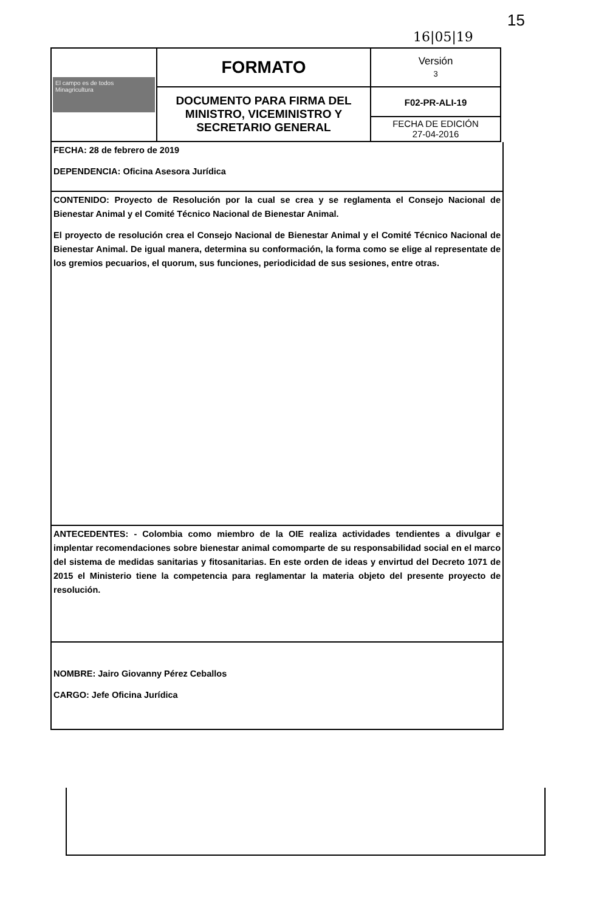15
16|05|19
| El campo es de todos Minagricultura | FORMATO | Versión 3 |
| | DOCUMENTO PARA FIRMA DEL MINISTRO, VICEMINISTRO Y SECRETARIO GENERAL | F02-PR-ALI-19 FECHA DE EDICIÓN 27-04-2016 |
FECHA: 28 de febrero de 2019
DEPENDENCIA: Oficina Asesora Jurídica
CONTENIDO: Proyecto de Resolución por la cual se crea y se reglamenta el Consejo Nacional de Bienestar Animal y el Comité Técnico Nacional de Bienestar Animal.
El proyecto de resolución crea el Consejo Nacional de Bienestar Animal y el Comité Técnico Nacional de Bienestar Animal. De igual manera, determina su conformación, la forma como se elige al representate de los gremios pecuarios, el quorum, sus funciones, periodicidad de sus sesiones, entre otras.
ANTECEDENTES: - Colombia como miembro de la OIE realiza actividades tendientes a divulgar e implentar recomendaciones sobre bienestar animal comomparte de su responsabilidad social en el marco del sistema de medidas sanitarias y fitosanitarias. En este orden de ideas y envirtud del Decreto 1071 de 2015 el Ministerio tiene la competencia para reglamentar la materia objeto del presente proyecto de resolución.
NOMBRE: Jairo Giovanny Pérez Ceballos
CARGO: Jefe Oficina Jurídica